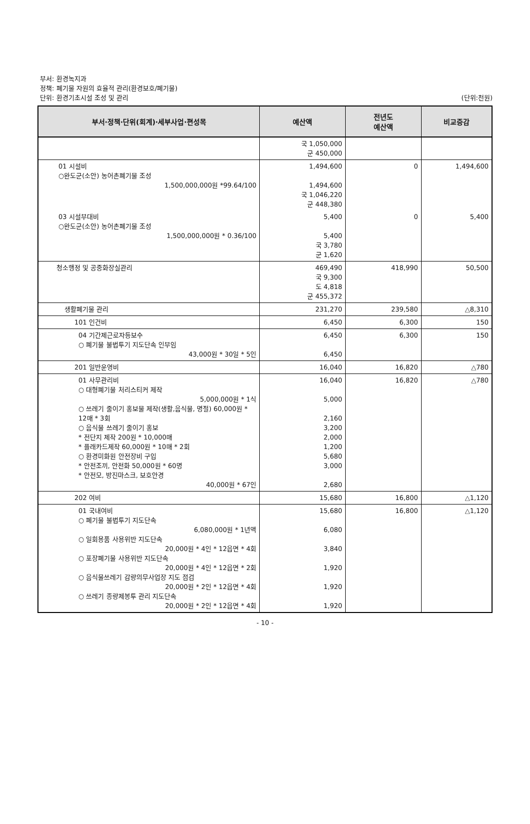부서: 환경녹지과
정책: 폐기물 자원의 효율적 관리(환경보호/폐기물)
단위: 환경기초시설 조성 및 관리 (단위:천원)
| 부서·정책·단위(회계)·세부사업·편성목 | 예산액 | 전년도 예산액 | 비교증감 |
| --- | --- | --- | --- |
| | 국 1,050,000 군 450,000 | | |
| 01 시설비 ○완도군(소안) 농어촌폐기물 조성 1,500,000,000원 *99.64/100 | 1,494,600 1,494,600 국 1,046,220 군 448,380 | 0 | 1,494,600 |
| 03 시설부대비 ○완도군(소안) 농어촌폐기물 조성 1,500,000,000원 * 0.36/100 | 5,400 5,400 국 3,780 군 1,620 | 0 | 5,400 |
| 청소행정 및 공중화장실관리 | 469,490 국 9,300 도 4,818 군 455,372 | 418,990 | 50,500 |
| 생활폐기물 관리 | 231,270 | 239,580 | △8,310 |
| 101 인건비 | 6,450 | 6,300 | 150 |
| 04 기간제근로자등보수 ○ 폐기물 불법투기 지도단속 인부임 43,000원 * 30일 * 5인 | 6,450 6,450 | 6,300 | 150 |
| 201 일반운영비 | 16,040 | 16,820 | △780 |
| 01 사무관리비 ○ 대형폐기물 처리스티커 제작 5,000,000원 * 1식 ○ 쓰레기 줄이기 홍보물 제작(생활,음식물, 명절) 60,000원 * 12매 * 3회 ○ 음식물 쓰레기 줄이기 홍보 * 전단지 제작 200원 * 10,000매 * 플래카드제작 60,000원 * 10매 * 2회 ○ 환경미화원 안전장비 구입 * 안전조끼, 안전화 50,000원 * 60명 * 안전모, 방진마스크, 보호안경 40,000원 * 67인 | 16,040 5,000 2,160 3,200 2,000 1,200 5,680 3,000 2,680 | 16,820 | △780 |
| 202 여비 | 15,680 | 16,800 | △1,120 |
| 01 국내여비 ○ 폐기물 불법투기 지도단속 6,080,000원 * 1년액 ○ 일회용품 사용위반 지도단속 20,000원 * 4인 * 12읍면 * 4회 ○ 포장폐기물 사용위반 지도단속 20,000원 * 4인 * 12읍면 * 2회 ○ 음식물쓰레기 감량의무사업장 지도 점검 20,000원 * 2인 * 12읍면 * 4회 ○ 쓰레기 종량제봉투 관리 지도단속 20,000원 * 2인 * 12읍면 * 4회 | 15,680 6,080 3,840 1,920 1,920 1,920 | 16,800 | △1,120 |
- 10 -